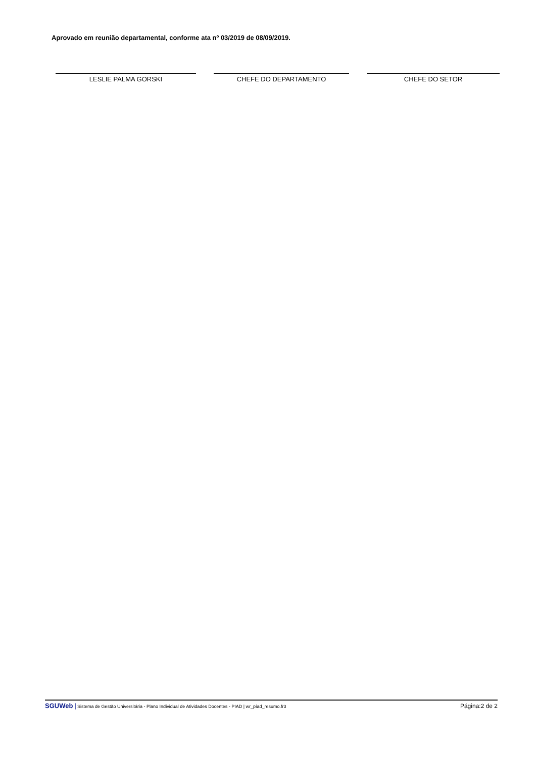Aprovado em reunião departamental, conforme ata nº 03/2019 de 08/09/2019.
LESLIE PALMA GORSKI CHEFE DO DEPARTAMENTO CHEFE DO SETOR
SGUWeb | Sistema de Gestão Universitária - Plano Individual de Atividades Docentes - PIAD | wr_píad_resumo.fr3 Página:2 de 2